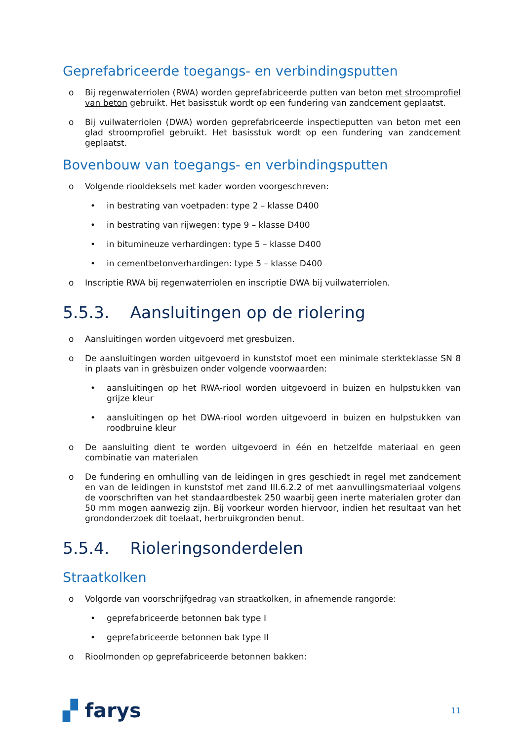Geprefabriceerde toegangs- en verbindingsputten
o Bij regenwaterriolen (RWA) worden geprefabriceerde putten van beton met stroomprofiel van beton gebruikt. Het basisstuk wordt op een fundering van zandcement geplaatst.
o Bij vuilwaterriolen (DWA) worden geprefabriceerde inspectieputten van beton met een glad stroomprofiel gebruikt. Het basisstuk wordt op een fundering van zandcement geplaatst.
Bovenbouw van toegangs- en verbindingsputten
o Volgende riooldeksels met kader worden voorgeschreven:
• in bestrating van voetpaden: type 2 – klasse D400
• in bestrating van rijwegen: type 9 – klasse D400
• in bitumineuze verhardingen: type 5 – klasse D400
• in cementbetonverhardingen: type 5 – klasse D400
o Inscriptie RWA bij regenwaterriolen en inscriptie DWA bij vuilwaterriolen.
5.5.3. Aansluitingen op de riolering
o Aansluitingen worden uitgevoerd met gresbuizen.
o De aansluitingen worden uitgevoerd in kunststof moet een minimale sterkteklasse SN 8 in plaats van in grèsbuizen onder volgende voorwaarden:
• aansluitingen op het RWA-riool worden uitgevoerd in buizen en hulpstukken van grijze kleur
• aansluitingen op het DWA-riool worden uitgevoerd in buizen en hulpstukken van roodbruine kleur
o De aansluiting dient te worden uitgevoerd in één en hetzelfde materiaal en geen combinatie van materialen
o De fundering en omhulling van de leidingen in gres geschiedt in regel met zandcement en van de leidingen in kunststof met zand III.6.2.2 of met aanvullingsmateriaal volgens de voorschriften van het standaardbestek 250 waarbij geen inerte materialen groter dan 50 mm mogen aanwezig zijn. Bij voorkeur worden hiervoor, indien het resultaat van het grondonderzoek dit toelaat, herbruikgronden benut.
5.5.4. Rioleringsonderdelen
Straatkolken
o Volgorde van voorschrijfgedrag van straatkolken, in afnemende rangorde:
• geprefabriceerde betonnen bak type I
• geprefabriceerde betonnen bak type II
o Rioolmonden op geprefabriceerde betonnen bakken:
▞ farys 11